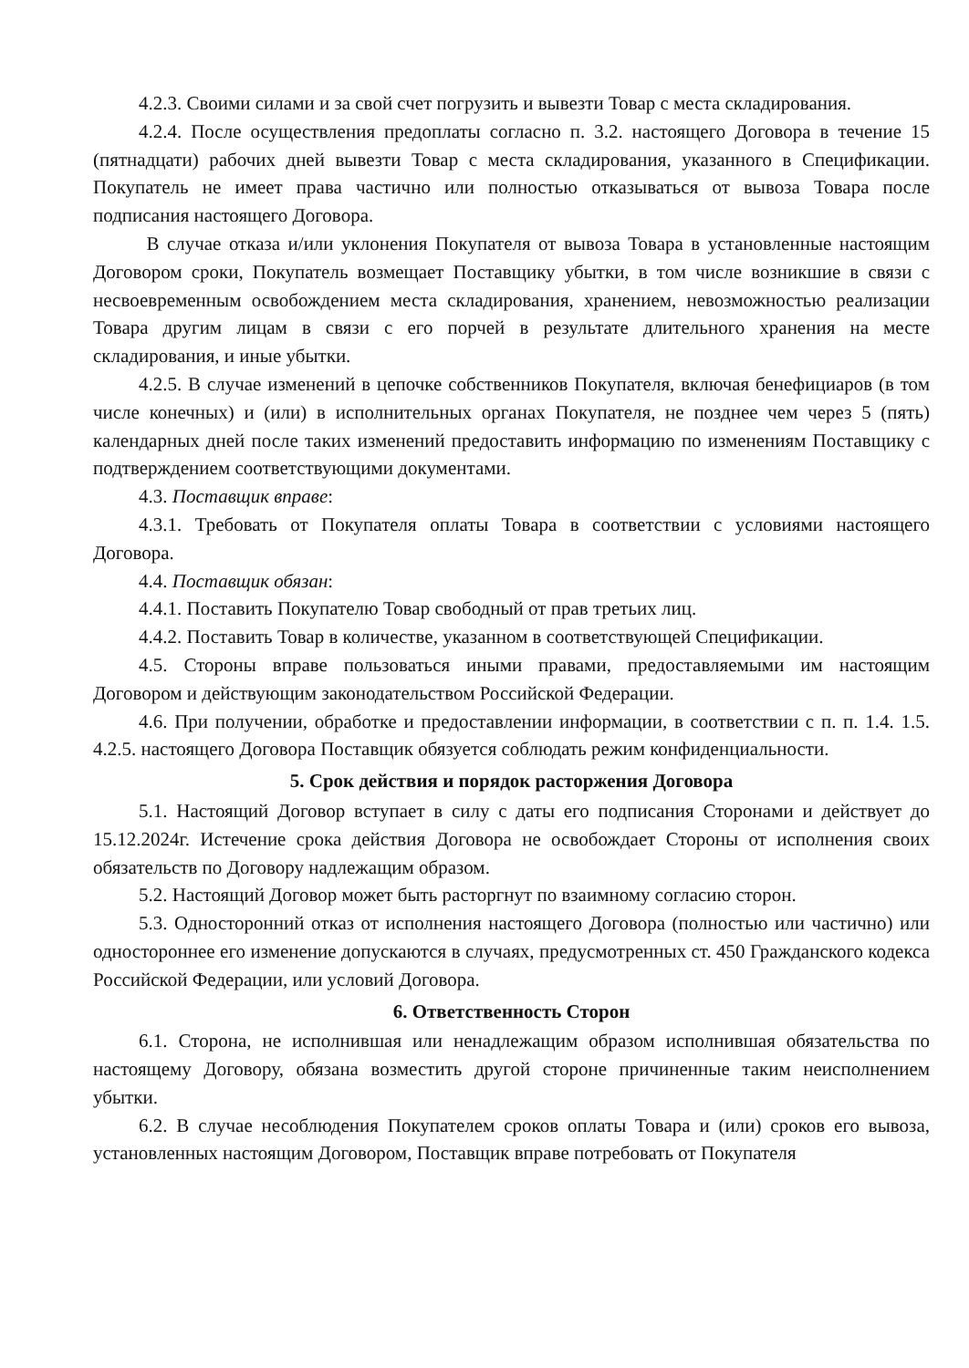4.2.3. Своими силами и за свой счет погрузить и вывезти Товар с места складирования.
4.2.4. После осуществления предоплаты согласно п. 3.2. настоящего Договора в течение 15 (пятнадцати) рабочих дней вывезти Товар с места складирования, указанного в Спецификации. Покупатель не имеет права частично или полностью отказываться от вывоза Товара после подписания настоящего Договора.
В случае отказа и/или уклонения Покупателя от вывоза Товара в установленные настоящим Договором сроки, Покупатель возмещает Поставщику убытки, в том числе возникшие в связи с несвоевременным освобождением места складирования, хранением, невозможностью реализации Товара другим лицам в связи с его порчей в результате длительного хранения на месте складирования, и иные убытки.
4.2.5. В случае изменений в цепочке собственников Покупателя, включая бенефициаров (в том числе конечных) и (или) в исполнительных органах Покупателя, не позднее чем через 5 (пять) календарных дней после таких изменений предоставить информацию по изменениям Поставщику с подтверждением соответствующими документами.
4.3. Поставщик вправе:
4.3.1. Требовать от Покупателя оплаты Товара в соответствии с условиями настоящего Договора.
4.4. Поставщик обязан:
4.4.1. Поставить Покупателю Товар свободный от прав третьих лиц.
4.4.2. Поставить Товар в количестве, указанном в соответствующей Спецификации.
4.5. Стороны вправе пользоваться иными правами, предоставляемыми им настоящим Договором и действующим законодательством Российской Федерации.
4.6. При получении, обработке и предоставлении информации, в соответствии с п. п. 1.4. 1.5. 4.2.5. настоящего Договора Поставщик обязуется соблюдать режим конфиденциальности.
5. Срок действия и порядок расторжения Договора
5.1. Настоящий Договор вступает в силу с даты его подписания Сторонами и действует до 15.12.2024г. Истечение срока действия Договора не освобождает Стороны от исполнения своих обязательств по Договору надлежащим образом.
5.2. Настоящий Договор может быть расторгнут по взаимному согласию сторон.
5.3. Односторонний отказ от исполнения настоящего Договора (полностью или частично) или одностороннее его изменение допускаются в случаях, предусмотренных ст. 450 Гражданского кодекса Российской Федерации, или условий Договора.
6. Ответственность Сторон
6.1. Сторона, не исполнившая или ненадлежащим образом исполнившая обязательства по настоящему Договору, обязана возместить другой стороне причиненные таким неисполнением убытки.
6.2. В случае несоблюдения Покупателем сроков оплаты Товара и (или) сроков его вывоза, установленных настоящим Договором, Поставщик вправе потребовать от Покупателя